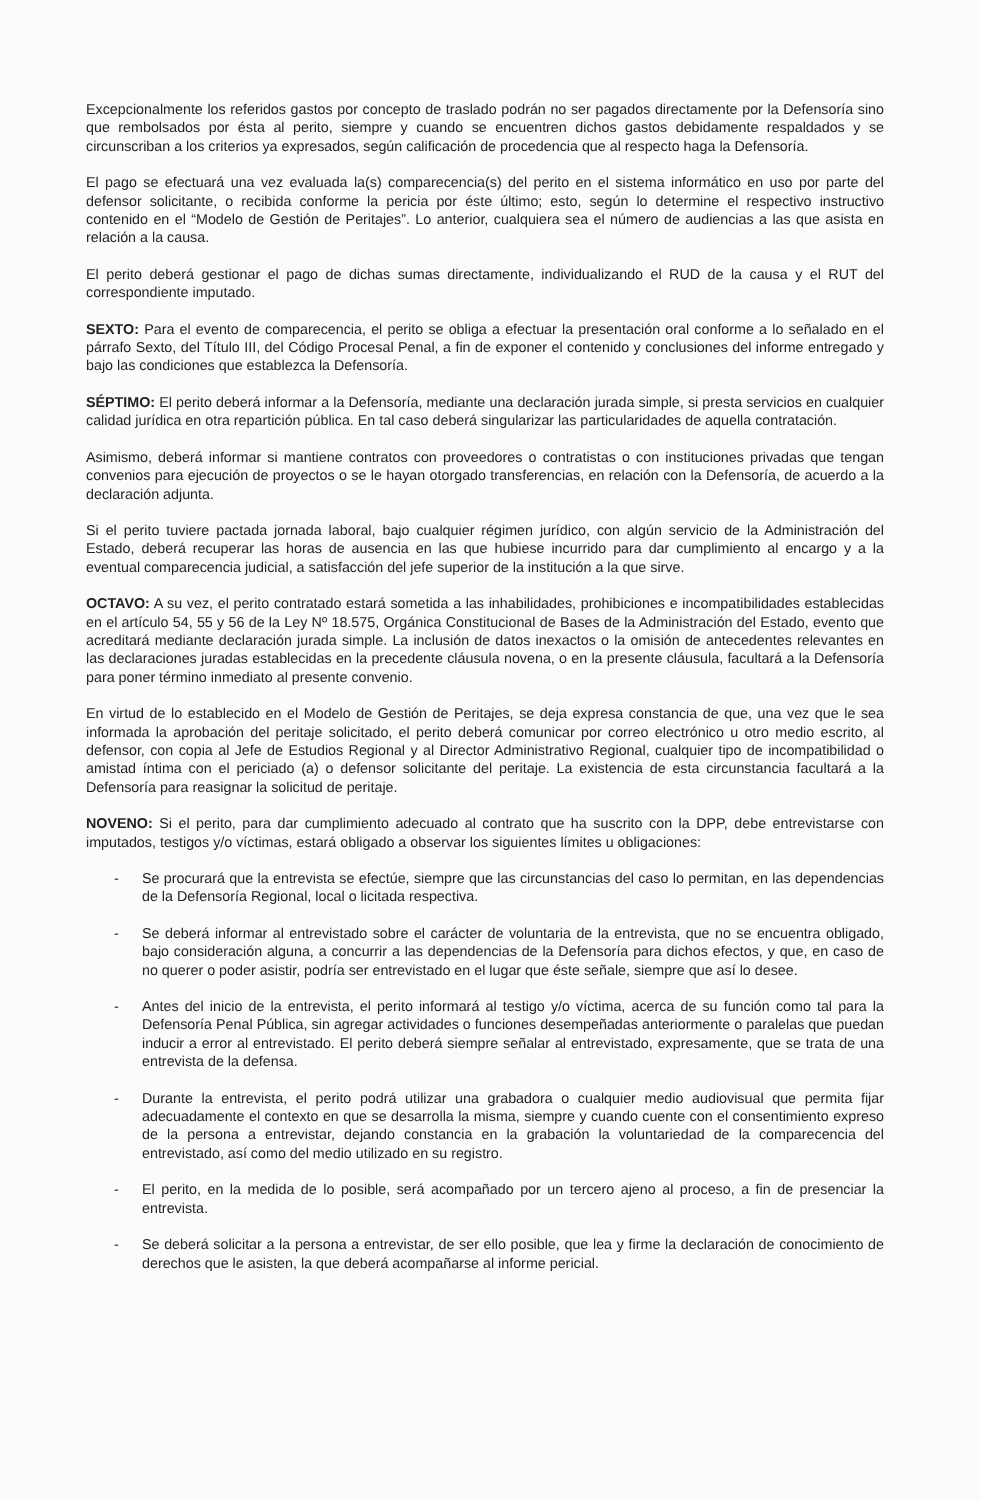Excepcionalmente los referidos gastos por concepto de traslado podrán no ser pagados directamente por la Defensoría sino que rembolsados por ésta al perito, siempre y cuando se encuentren dichos gastos debidamente respaldados y se circunscriban a los criterios ya expresados, según calificación de procedencia que al respecto haga la Defensoría.
El pago se efectuará una vez evaluada la(s) comparecencia(s) del perito en el sistema informático en uso por parte del defensor solicitante, o recibida conforme la pericia por éste último; esto, según lo determine el respectivo instructivo contenido en el “Modelo de Gestión de Peritajes”. Lo anterior, cualquiera sea el número de audiencias a las que asista en relación a la causa.
El perito deberá gestionar el pago de dichas sumas directamente, individualizando el RUD de la causa y el RUT del correspondiente imputado.
SEXTO: Para el evento de comparecencia, el perito se obliga a efectuar la presentación oral conforme a lo señalado en el párrafo Sexto, del Título III, del Código Procesal Penal, a fin de exponer el contenido y conclusiones del informe entregado y bajo las condiciones que establezca la Defensoría.
SÉPTIMO: El perito deberá informar a la Defensoría, mediante una declaración jurada simple, si presta servicios en cualquier calidad jurídica en otra repartición pública. En tal caso deberá singularizar las particularidades de aquella contratación.
Asimismo, deberá informar si mantiene contratos con proveedores o contratistas o con instituciones privadas que tengan convenios para ejecución de proyectos o se le hayan otorgado transferencias, en relación con la Defensoría, de acuerdo a la declaración adjunta.
Si el perito tuviere pactada jornada laboral, bajo cualquier régimen jurídico, con algún servicio de la Administración del Estado, deberá recuperar las horas de ausencia en las que hubiese incurrido para dar cumplimiento al encargo y a la eventual comparecencia judicial, a satisfacción del jefe superior de la institución a la que sirve.
OCTAVO: A su vez, el perito contratado estará sometida a las inhabilidades, prohibiciones e incompatibilidades establecidas en el artículo 54, 55 y 56 de la Ley Nº 18.575, Orgánica Constitucional de Bases de la Administración del Estado, evento que acreditará mediante declaración jurada simple. La inclusión de datos inexactos o la omisión de antecedentes relevantes en las declaraciones juradas establecidas en la precedente cláusula novena, o en la presente cláusula, facultará a la Defensoría para poner término inmediato al presente convenio.
En virtud de lo establecido en el Modelo de Gestión de Peritajes, se deja expresa constancia de que, una vez que le sea informada la aprobación del peritaje solicitado, el perito deberá comunicar por correo electrónico u otro medio escrito, al defensor, con copia al Jefe de Estudios Regional y al Director Administrativo Regional, cualquier tipo de incompatibilidad o amistad íntima con el periciado (a) o defensor solicitante del peritaje. La existencia de esta circunstancia facultará a la Defensoría para reasignar la solicitud de peritaje.
NOVENO: Si el perito, para dar cumplimiento adecuado al contrato que ha suscrito con la DPP, debe entrevistarse con imputados, testigos y/o víctimas, estará obligado a observar los siguientes límites u obligaciones:
- Se procurará que la entrevista se efectúe, siempre que las circunstancias del caso lo permitan, en las dependencias de la Defensoría Regional, local o licitada respectiva.
- Se deberá informar al entrevistado sobre el carácter de voluntaria de la entrevista, que no se encuentra obligado, bajo consideración alguna, a concurrir a las dependencias de la Defensoría para dichos efectos, y que, en caso de no querer o poder asistir, podría ser entrevistado en el lugar que éste señale, siempre que así lo desee.
- Antes del inicio de la entrevista, el perito informará al testigo y/o víctima, acerca de su función como tal para la Defensoría Penal Pública, sin agregar actividades o funciones desempeñadas anteriormente o paralelas que puedan inducir a error al entrevistado. El perito deberá siempre señalar al entrevistado, expresamente, que se trata de una entrevista de la defensa.
- Durante la entrevista, el perito podrá utilizar una grabadora o cualquier medio audiovisual que permita fijar adecuadamente el contexto en que se desarrolla la misma, siempre y cuando cuente con el consentimiento expreso de la persona a entrevistar, dejando constancia en la grabación la voluntariedad de la comparecencia del entrevistado, así como del medio utilizado en su registro.
- El perito, en la medida de lo posible, será acompañado por un tercero ajeno al proceso, a fin de presenciar la entrevista.
- Se deberá solicitar a la persona a entrevistar, de ser ello posible, que lea y firme la declaración de conocimiento de derechos que le asisten, la que deberá acompañarse al informe pericial.